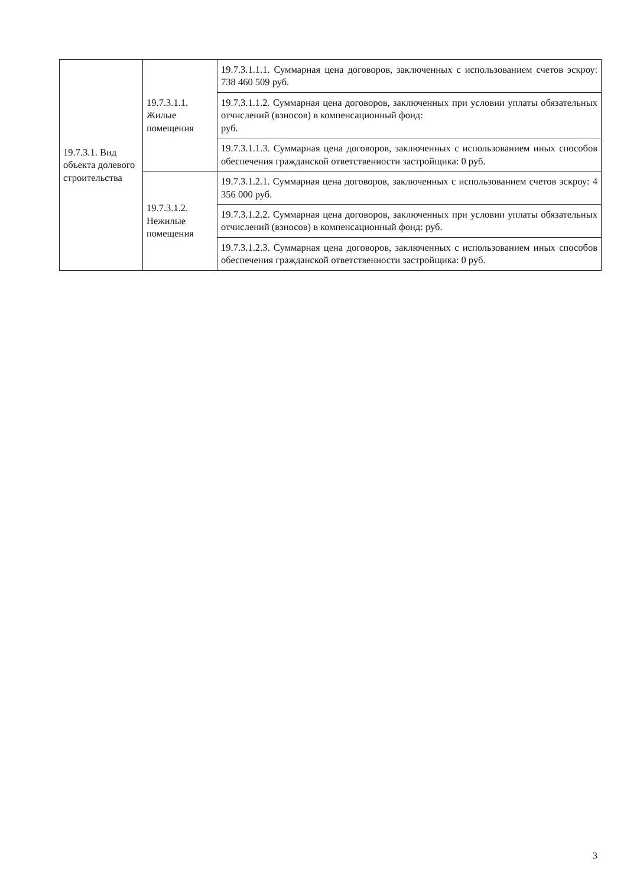| 19.7.3.1. Вид объекта долевого строительства | 19.7.3.1.1. Жилые помещения | 19.7.3.1.1.1. Суммарная цена договоров, заключенных с использованием счетов эскроу: 738 460 509 руб. |
| | | 19.7.3.1.1.2. Суммарная цена договоров, заключенных при условии уплаты обязательных отчислений (взносов) в компенсационный фонд: руб. |
| | | 19.7.3.1.1.3. Суммарная цена договоров, заключенных с использованием иных способов обеспечения гражданской ответственности застройщика: 0 руб. |
| | 19.7.3.1.2. Нежилые помещения | 19.7.3.1.2.1. Суммарная цена договоров, заключенных с использованием счетов эскроу: 4 356 000 руб. |
| | | 19.7.3.1.2.2. Суммарная цена договоров, заключенных при условии уплаты обязательных отчислений (взносов) в компенсационный фонд: руб. |
| | | 19.7.3.1.2.3. Суммарная цена договоров, заключенных с использованием иных способов обеспечения гражданской ответственности застройщика: 0 руб. |
3